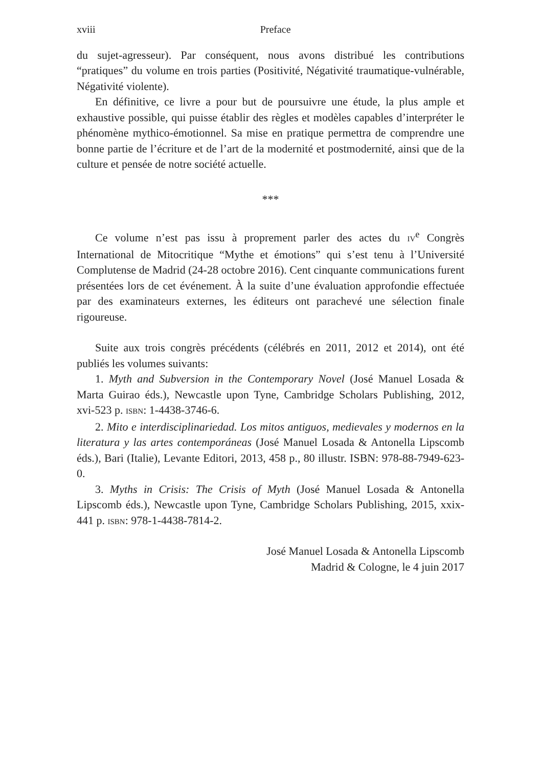xviii Preface
du sujet-agresseur). Par conséquent, nous avons distribué les contributions “pratiques” du volume en trois parties (Positivité, Négativité traumatique-vulnérable, Négativité violente).
En définitive, ce livre a pour but de poursuivre une étude, la plus ample et exhaustive possible, qui puisse établir des règles et modèles capables d’interpréter le phénomène mythico-émotionnel. Sa mise en pratique permettra de comprendre une bonne partie de l’écriture et de l’art de la modernité et postmodernité, ainsi que de la culture et pensée de notre société actuelle.
***
Ce volume n’est pas issu à proprement parler des actes du IV<sup>e</sup> Congrès International de Mitocritique “Mythe et émotions” qui s’est tenu à l’Université Complutense de Madrid (24-28 octobre 2016). Cent cinquante communications furent présentées lors de cet événement. À la suite d’une évaluation approfondie effectuée par des examinateurs externes, les éditeurs ont parachevé une sélection finale rigoureuse.
Suite aux trois congrès précédents (célébrés en 2011, 2012 et 2014), ont été publiés les volumes suivants:
1. Myth and Subversion in the Contemporary Novel (José Manuel Losada & Marta Guirao éds.), Newcastle upon Tyne, Cambridge Scholars Publishing, 2012, xvi-523 p. ISBN: 1-4438-3746-6.
2. Mito e interdisciplinariedad. Los mitos antiguos, medievales y modernos en la literatura y las artes contemporáneas (José Manuel Losada & Antonella Lipscomb éds.), Bari (Italie), Levante Editori, 2013, 458 p., 80 illustr. ISBN: 978-88-7949-623-0.
3. Myths in Crisis: The Crisis of Myth (José Manuel Losada & Antonella Lipscomb éds.), Newcastle upon Tyne, Cambridge Scholars Publishing, 2015, xxix-441 p. ISBN: 978-1-4438-7814-2.
José Manuel Losada & Antonella Lipscomb
Madrid & Cologne, le 4 juin 2017